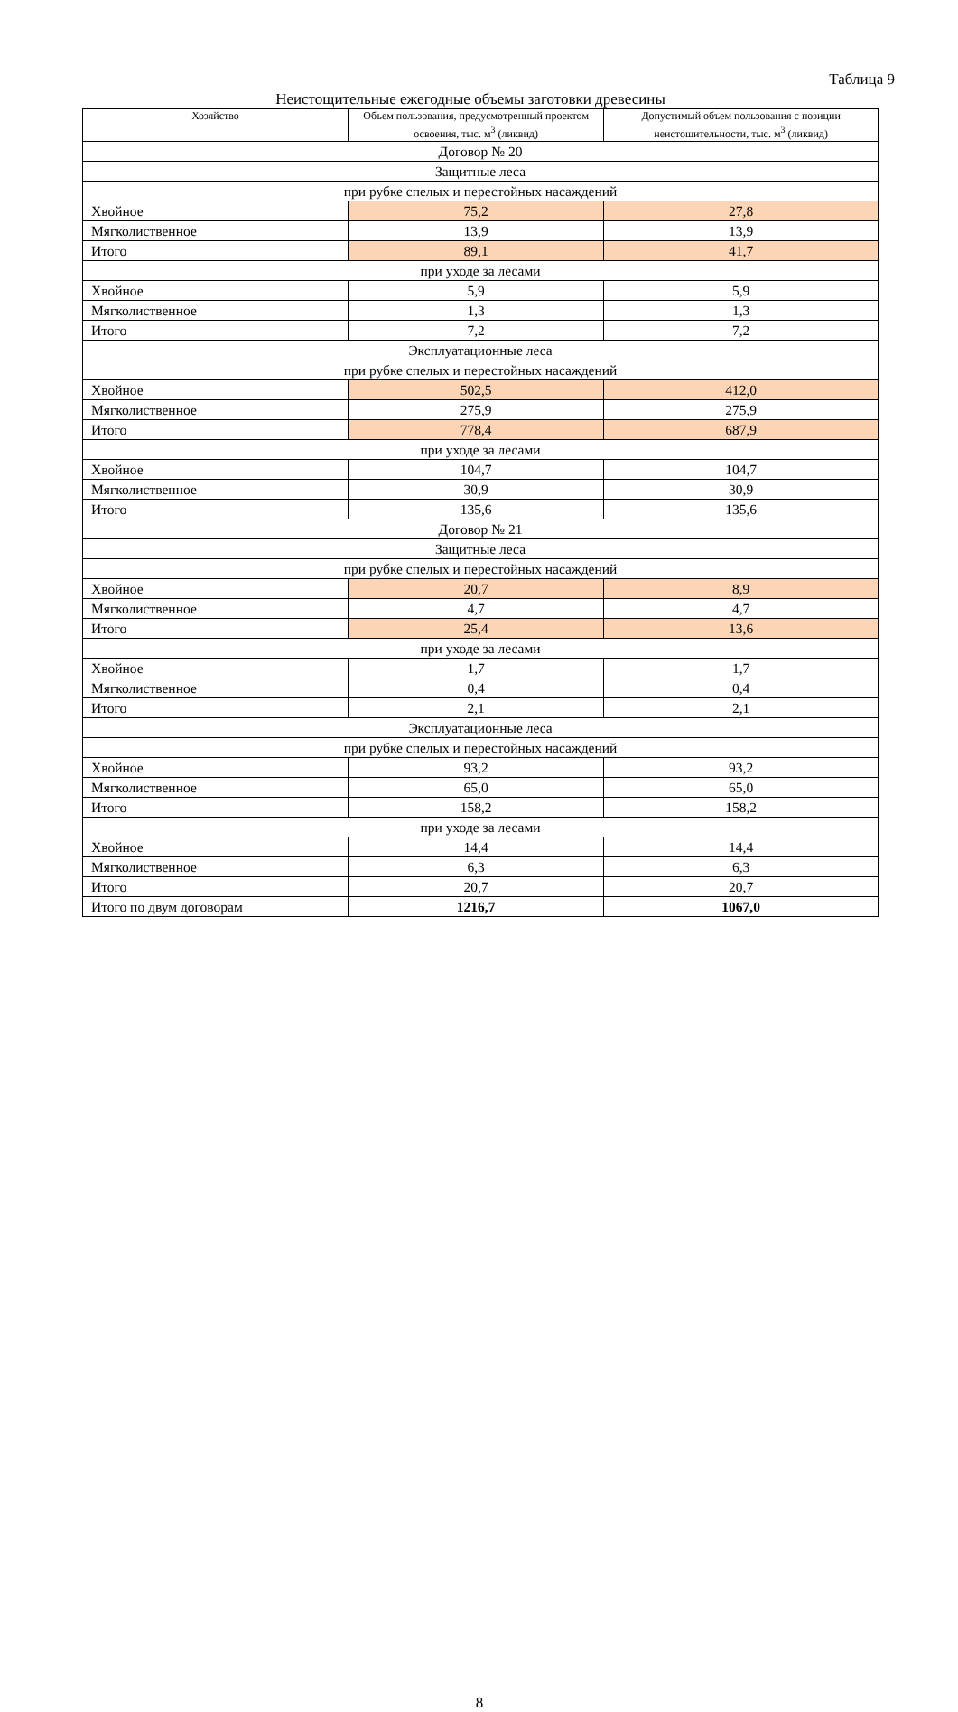Таблица 9
Неистощительные ежегодные объемы заготовки древесины
| Хозяйство | Объем пользования, предусмотренный проектом освоения, тыс. м<sup>3</sup> (ликвид) | Допустимый объем пользования с позиции неистощительности, тыс. м<sup>3</sup> (ликвид) |
| --- | --- | --- |
| Договор № 20 | | |
| Защитные леса | | |
| при рубке спелых и перестойных насаждений | | |
| Хвойное | 75,2 | 27,8 |
| Мягколиственное | 13,9 | 13,9 |
| Итого | 89,1 | 41,7 |
| при уходе за лесами | | |
| Хвойное | 5,9 | 5,9 |
| Мягколиственное | 1,3 | 1,3 |
| Итого | 7,2 | 7,2 |
| Эксплуатационные леса | | |
| при рубке спелых и перестойных насаждений | | |
| Хвойное | 502,5 | 412,0 |
| Мягколиственное | 275,9 | 275,9 |
| Итого | 778,4 | 687,9 |
| при уходе за лесами | | |
| Хвойное | 104,7 | 104,7 |
| Мягколиственное | 30,9 | 30,9 |
| Итого | 135,6 | 135,6 |
| Договор № 21 | | |
| Защитные леса | | |
| при рубке спелых и перестойных насаждений | | |
| Хвойное | 20,7 | 8,9 |
| Мягколиственное | 4,7 | 4,7 |
| Итого | 25,4 | 13,6 |
| при уходе за лесами | | |
| Хвойное | 1,7 | 1,7 |
| Мягколиственное | 0,4 | 0,4 |
| Итого | 2,1 | 2,1 |
| Эксплуатационные леса | | |
| при рубке спелых и перестойных насаждений | | |
| Хвойное | 93,2 | 93,2 |
| Мягколиственное | 65,0 | 65,0 |
| Итого | 158,2 | 158,2 |
| при уходе за лесами | | |
| Хвойное | 14,4 | 14,4 |
| Мягколиственное | 6,3 | 6,3 |
| Итого | 20,7 | 20,7 |
| Итого по двум договорам | 1216,7 | 1067,0 |
8